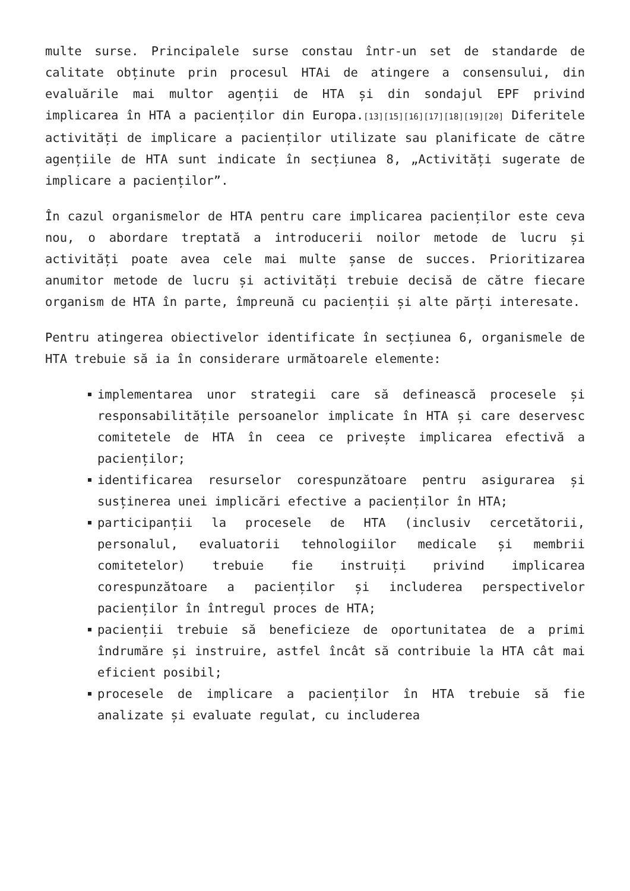multe surse. Principalele surse constau într-un set de standarde de calitate obținute prin procesul HTAi de atingere a consensului, din evaluările mai multor agenții de HTA și din sondajul EPF privind implicarea în HTA a pacienților din Europa.<sup>[13][15][16][17][18][19][20]</sup> Diferitele activități de implicare a pacienților utilizate sau planificate de către agențiile de HTA sunt indicate în secțiunea 8, „Activități sugerate de implicare a pacienților”.
În cazul organismelor de HTA pentru care implicarea pacienților este ceva nou, o abordare treptată a introducerii noilor metode de lucru și activități poate avea cele mai multe șanse de succes. Prioritizarea anumitor metode de lucru și activități trebuie decisă de către fiecare organism de HTA în parte, împreună cu pacienții și alte părți interesate.
Pentru atingerea obiectivelor identificate în secțiunea 6, organismele de HTA trebuie să ia în considerare următoarele elemente:
implementarea unor strategii care să definească procesele și responsabilitățile persoanelor implicate în HTA și care deservesc comitetele de HTA în ceea ce privește implicarea efectivă a pacienților;
identificarea resurselor corespunzătoare pentru asigurarea și susținerea unei implicări efective a pacienților în HTA;
participanții la procesele de HTA (inclusiv cercetătorii, personalul, evaluatorii tehnologiilor medicale și membrii comitetelor) trebuie fie instruiți privind implicarea corespunzătoare a pacienților și includerea perspectivelor pacienților în întregul proces de HTA;
pacienții trebuie să beneficieze de oportunitatea de a primi îndrumăre și instruire, astfel încât să contribuie la HTA cât mai eficient posibil;
procesele de implicare a pacienților în HTA trebuie să fie analizate și evaluate regulat, cu includerea